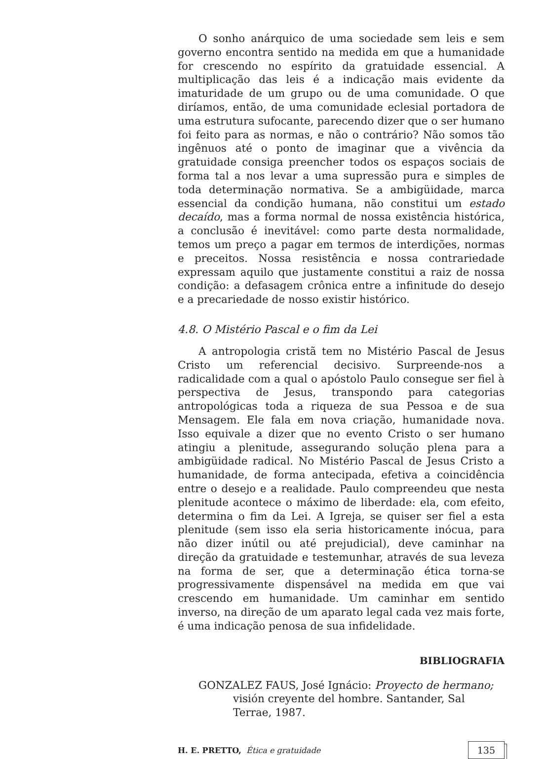O sonho anárquico de uma sociedade sem leis e sem governo encontra sentido na medida em que a humanidade for crescendo no espírito da gratuidade essencial. A multiplicação das leis é a indicação mais evidente da imaturidade de um grupo ou de uma comunidade. O que diríamos, então, de uma comunidade eclesial portadora de uma estrutura sufocante, parecendo dizer que o ser humano foi feito para as normas, e não o contrário? Não somos tão ingênuos até o ponto de imaginar que a vivência da gratuidade consiga preencher todos os espaços sociais de forma tal a nos levar a uma supressão pura e simples de toda determinação normativa. Se a ambigüidade, marca essencial da condição humana, não constitui um estado decaído, mas a forma normal de nossa existência histórica, a conclusão é inevitável: como parte desta normalidade, temos um preço a pagar em termos de interdições, normas e preceitos. Nossa resistência e nossa contrariedade expressam aquilo que justamente constitui a raiz de nossa condição: a defasagem crônica entre a infinitude do desejo e a precariedade de nosso existir histórico.
4.8. O Mistério Pascal e o fim da Lei
A antropologia cristã tem no Mistério Pascal de Jesus Cristo um referencial decisivo. Surpreende-nos a radicalidade com a qual o apóstolo Paulo consegue ser fiel à perspectiva de Jesus, transpondo para categorias antropológicas toda a riqueza de sua Pessoa e de sua Mensagem. Ele fala em nova criação, humanidade nova. Isso equivale a dizer que no evento Cristo o ser humano atingiu a plenitude, assegurando solução plena para a ambigüidade radical. No Mistério Pascal de Jesus Cristo a humanidade, de forma antecipada, efetiva a coincidência entre o desejo e a realidade. Paulo compreendeu que nesta plenitude acontece o máximo de liberdade: ela, com efeito, determina o fim da Lei. A Igreja, se quiser ser fiel a esta plenitude (sem isso ela seria historicamente inócua, para não dizer inútil ou até prejudicial), deve caminhar na direção da gratuidade e testemunhar, através de sua leveza na forma de ser, que a determinação ética torna-se progressivamente dispensável na medida em que vai crescendo em humanidade. Um caminhar em sentido inverso, na direção de um aparato legal cada vez mais forte, é uma indicação penosa de sua infidelidade.
BIBLIOGRAFIA
GONZALEZ FAUS, José Ignácio: Proyecto de hermano; visión creyente del hombre. Santander, Sal Terrae, 1987.
H. E. PRETTO, Ética e gratuidade 135